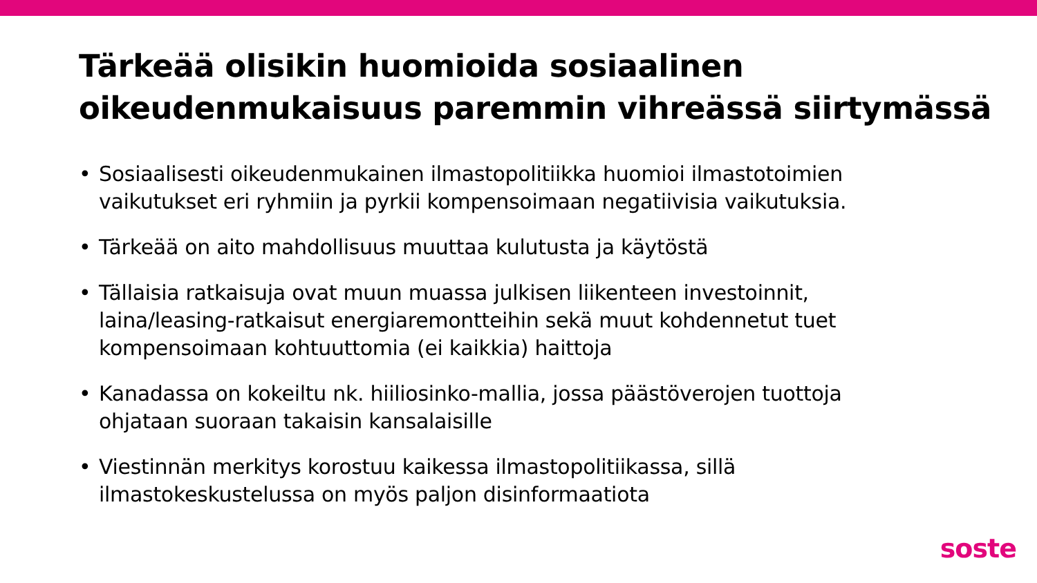Tärkeää olisikin huomioida sosiaalinen oikeudenmukaisuus paremmin vihreässä siirtymässä
• Sosiaalisesti oikeudenmukainen ilmastopolitiikka huomioi ilmastotoimien vaikutukset eri ryhmiin ja pyrkii kompensoimaan negatiivisia vaikutuksia.
• Tärkeää on aito mahdollisuus muuttaa kulutusta ja käytöstä
• Tällaisia ratkaisuja ovat muun muassa julkisen liikenteen investoinnit, laina/leasing-ratkaisut energiaremontteihin sekä muut kohdennetut tuet kompensoimaan kohtuuttomia (ei kaikkia) haittoja
• Kanadassa on kokeiltu nk. hiiliosinko-mallia, jossa päästöverojen tuottoja ohjataan suoraan takaisin kansalaisille
• Viestinnän merkitys korostuu kaikessa ilmastopolitiikassa, sillä ilmastokeskustelussa on myös paljon disinformaatiota
soste